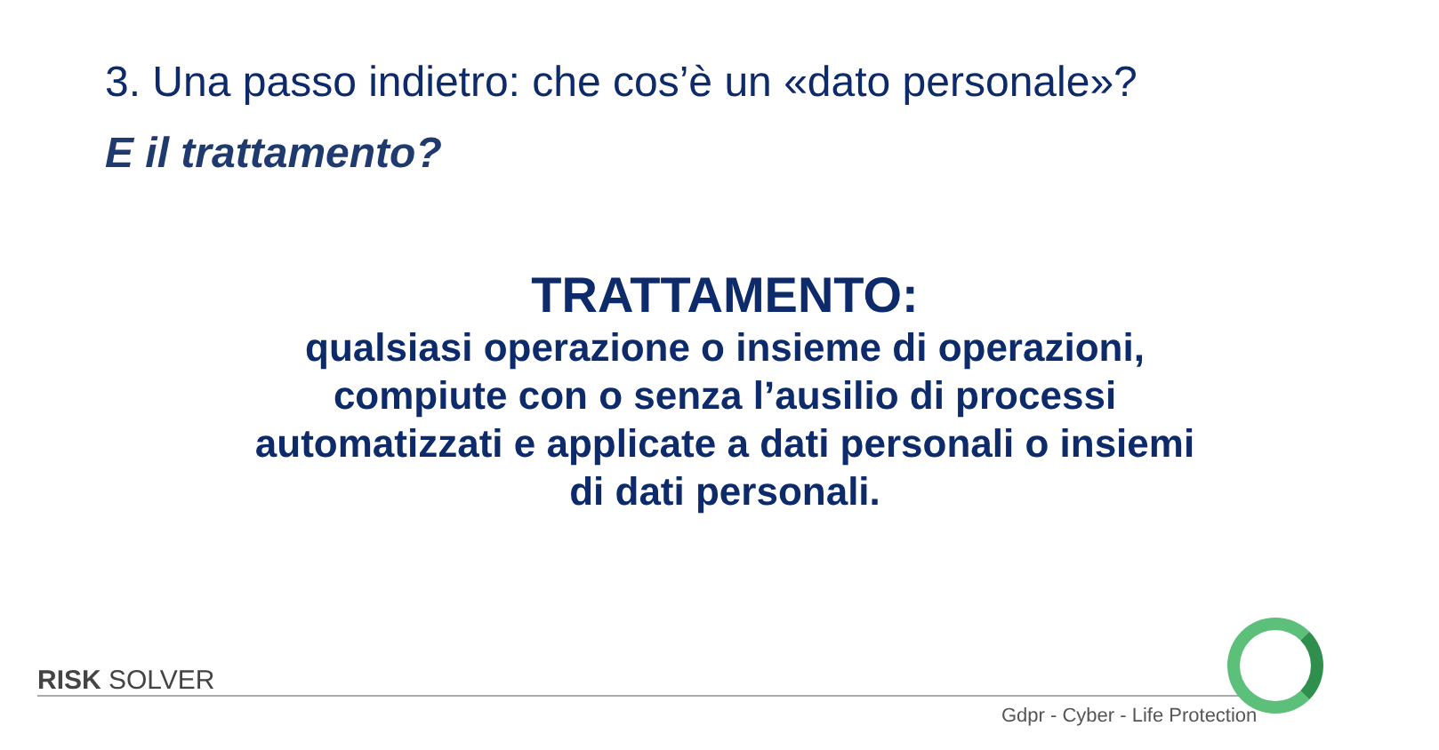3. Una passo indietro: che cos’è un «dato personale»?
E il trattamento?
TRATTAMENTO:
qualsiasi operazione o insieme di operazioni, compiute con o senza l’ausilio di processi automatizzati e applicate a dati personali o insiemi di dati personali.
RISK SOLVER
Gdpr - Cyber - Life Protection